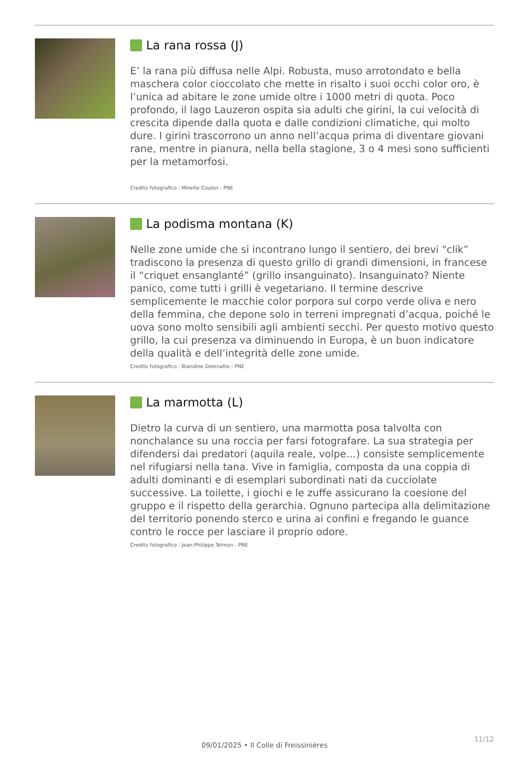La rana rossa (J)
E’ la rana più diffusa nelle Alpi. Robusta, muso arrotondato e bella maschera color cioccolato che mette in risalto i suoi occhi color oro, è l’unica ad abitare le zone umide oltre i 1000 metri di quota. Poco profondo, il lago Lauzeron ospita sia adulti che girini, la cui velocità di crescita dipende dalla quota e dalle condizioni climatiche, qui molto dure. I girini trascorrono un anno nell’acqua prima di diventare giovani rane, mentre in pianura, nella bella stagione, 3 o 4 mesi sono sufficienti per la metamorfosi.
Credito fotografico : Mireille Coulon - PNE
La podisma montana (K)
Nelle zone umide che si incontrano lungo il sentiero, dei brevi "clik” tradiscono la presenza di questo grillo di grandi dimensioni, in francese il “criquet ensanglanté” (grillo insanguinato). Insanguinato? Niente panico, come tutti i grilli è vegetariano. Il termine descrive semplicemente le macchie color porpora sul corpo verde oliva e nero della femmina, che depone solo in terreni impregnati d’acqua, poiché le uova sono molto sensibili agli ambienti secchi. Per questo motivo questo grillo, la cui presenza va diminuendo in Europa, è un buon indicatore della qualità e dell’integrità delle zone umide.
Credito fotografico : Blandine Delenatte - PNE
La marmotta (L)
Dietro la curva di un sentiero, una marmotta posa talvolta con nonchalance su una roccia per farsi fotografare. La sua strategia per difendersi dai predatori (aquila reale, volpe…) consiste semplicemente nel rifugiarsi nella tana. Vive in famiglia, composta da una coppia di adulti dominanti e di esemplari subordinati nati da cucciolate successive. La toilette, i giochi e le zuffe assicurano la coesione del gruppo e il rispetto della gerarchia. Ognuno partecipa alla delimitazione del territorio ponendo sterco e urina ai confini e fregando le guance contro le rocce per lasciare il proprio odore.
Credito fotografico : Jean-Philippe Telmon - PNE
11/12
09/01/2025 • Il Colle di Freissinières